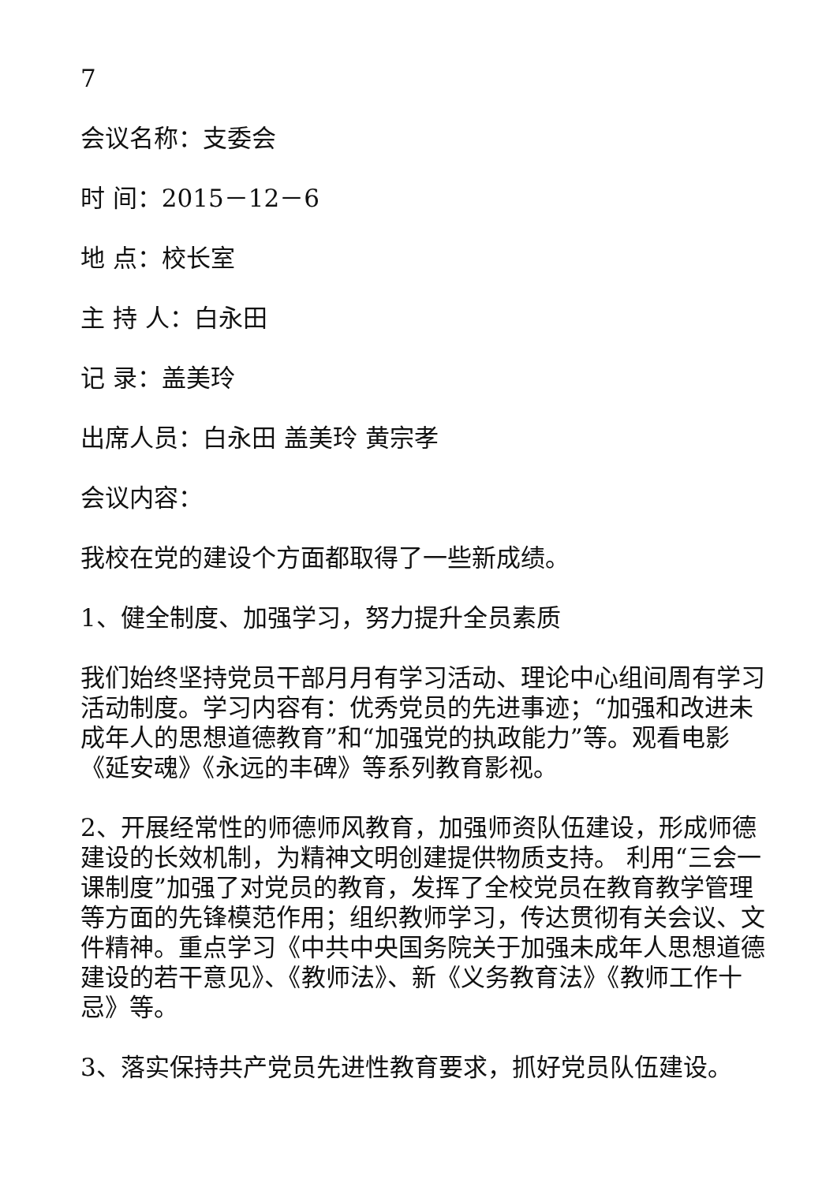7
会议名称：支委会
时 间：2015－12－6
地 点：校长室
主 持 人：白永田
记 录：盖美玲
出席人员：白永田 盖美玲 黄宗孝
会议内容：
我校在党的建设个方面都取得了一些新成绩。
1、健全制度、加强学习，努力提升全员素质
我们始终坚持党员干部月月有学习活动、理论中心组间周有学习活动制度。学习内容有：优秀党员的先进事迹；“加强和改进未成年人的思想道德教育”和“加强党的执政能力”等。观看电影《延安魂》《永远的丰碑》等系列教育影视。
2、开展经常性的师德师风教育，加强师资队伍建设，形成师德建设的长效机制，为精神文明创建提供物质支持。 利用“三会一课制度”加强了对党员的教育，发挥了全校党员在教育教学管理等方面的先锋模范作用；组织教师学习，传达贯彻有关会议、文件精神。重点学习《中共中央国务院关于加强未成年人思想道德建设的若干意见》、《教师法》、新《义务教育法》《教师工作十忌》等。
3、落实保持共产党员先进性教育要求，抓好党员队伍建设。